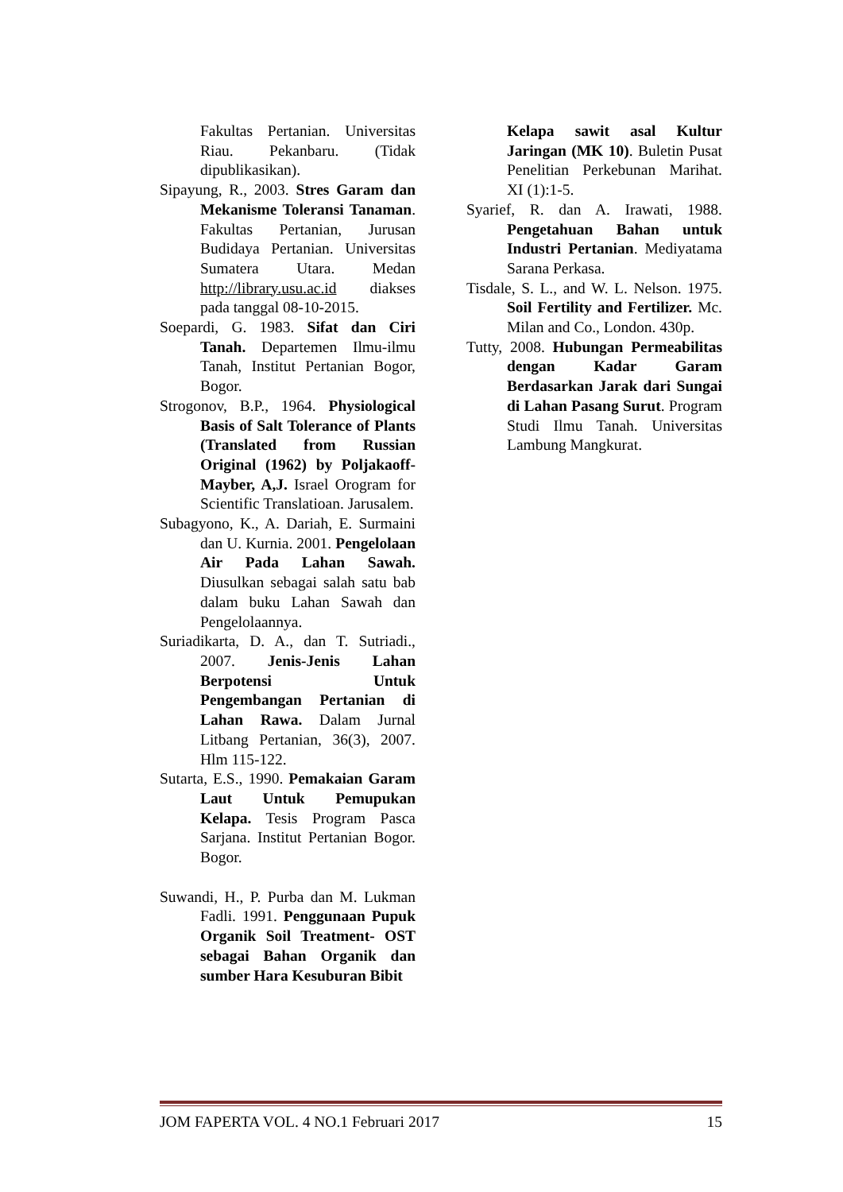Fakultas Pertanian. Universitas Riau. Pekanbaru. (Tidak dipublikasikan).
Sipayung, R., 2003. Stres Garam dan Mekanisme Toleransi Tanaman. Fakultas Pertanian, Jurusan Budidaya Pertanian. Universitas Sumatera Utara. Medan http://library.usu.ac.id diakses pada tanggal 08-10-2015.
Soepardi, G. 1983. Sifat dan Ciri Tanah. Departemen Ilmu-ilmu Tanah, Institut Pertanian Bogor, Bogor.
Strogonov, B.P., 1964. Physiological Basis of Salt Tolerance of Plants (Translated from Russian Original (1962) by Poljakaoff-Mayber, A,J. Israel Orogram for Scientific Translatioan. Jarusalem.
Subagyono, K., A. Dariah, E. Surmaini dan U. Kurnia. 2001. Pengelolaan Air Pada Lahan Sawah. Diusulkan sebagai salah satu bab dalam buku Lahan Sawah dan Pengelolaannya.
Suriadikarta, D. A., dan T. Sutriadi., 2007. Jenis-Jenis Lahan Berpotensi Untuk Pengembangan Pertanian di Lahan Rawa. Dalam Jurnal Litbang Pertanian, 36(3), 2007. Hlm 115-122.
Sutarta, E.S., 1990. Pemakaian Garam Laut Untuk Pemupukan Kelapa. Tesis Program Pasca Sarjana. Institut Pertanian Bogor. Bogor.
Suwandi, H., P. Purba dan M. Lukman Fadli. 1991. Penggunaan Pupuk Organik Soil Treatment- OST sebagai Bahan Organik dan sumber Hara Kesuburan Bibit
Kelapa sawit asal Kultur Jaringan (MK 10). Buletin Pusat Penelitian Perkebunan Marihat. XI (1):1-5.
Syarief, R. dan A. Irawati, 1988. Pengetahuan Bahan untuk Industri Pertanian. Mediyatama Sarana Perkasa.
Tisdale, S. L., and W. L. Nelson. 1975. Soil Fertility and Fertilizer. Mc. Milan and Co., London. 430p.
Tutty, 2008. Hubungan Permeabilitas dengan Kadar Garam Berdasarkan Jarak dari Sungai di Lahan Pasang Surut. Program Studi Ilmu Tanah. Universitas Lambung Mangkurat.
JOM FAPERTA VOL. 4 NO.1 Februari 2017 15